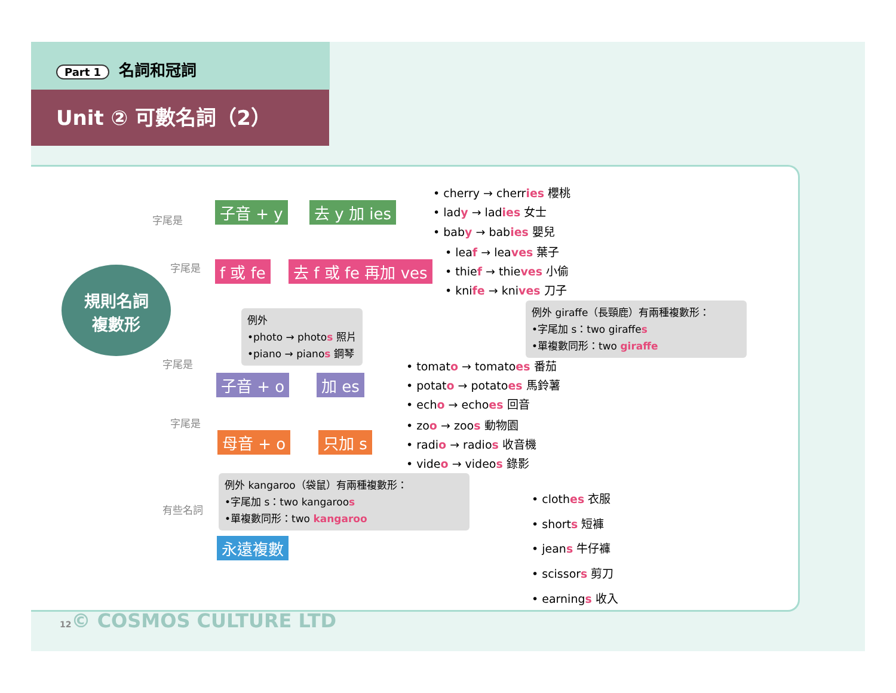Part 1 名詞和冠詞
Unit ② 可數名詞（2）
規則名詞
複數形
子音 + y 去 y 加 ies
• cherry → cherries 櫻桃
• lady → ladies 女士
• baby → babies 嬰兒
f 或 fe 去 f 或 fe 再加 ves
• leaf → leaves 葉子
• thief → thieves 小偷
• knife → knives 刀子
例外 giraffe（長頸鹿）有兩種複數形：
•字尾加 s：two giraffes
•單複數同形：two giraffe
例外
•photo → photos 照片
•piano → pianos 鋼琴
子音 + o 加 es
• tomato → tomatoes 番茄
• potato → potatoes 馬鈴薯
• echo → echoes 回音
母音 + o 只加 s
• zoo → zoos 動物園
• radio → radios 收音機
• video → videos 錄影
例外 kangaroo（袋鼠）有兩種複數形：
•字尾加 s：two kangaroos
•單複數同形：two kangaroo
永遠複數
• clothes 衣服
• shorts 短褲
• jeans 牛仔褲
• scissors 剪刀
• earnings 收入
字尾是
字尾是
字尾是
字尾是
有些名詞
12© COSMOS CULTURE LTD